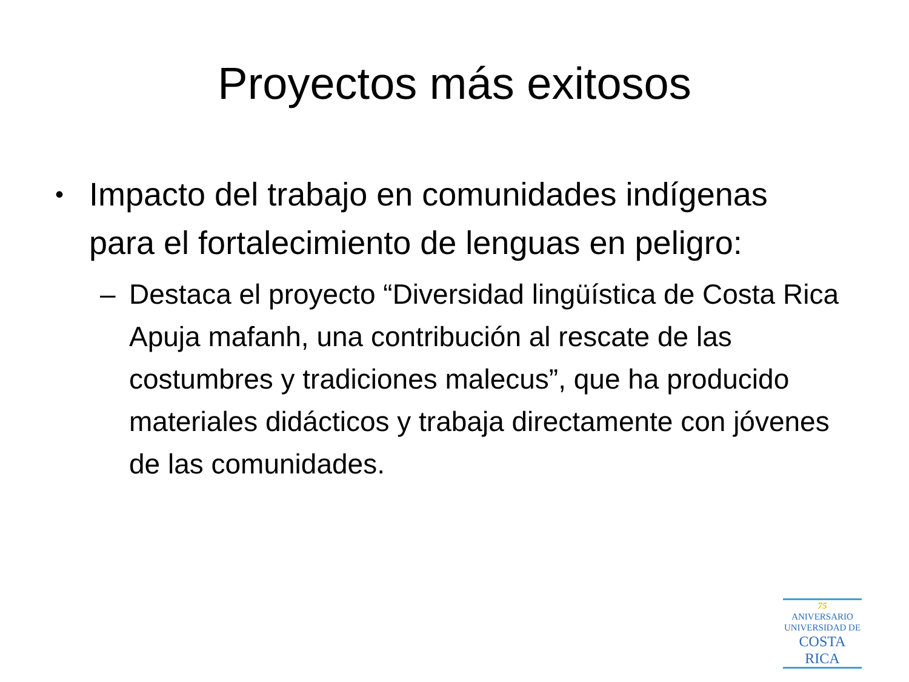Proyectos más exitosos
• Impacto del trabajo en comunidades indígenas para el fortalecimiento de lenguas en peligro:
– Destaca el proyecto “Diversidad lingüística de Costa Rica Apuja mafanh, una contribución al rescate de las costumbres y tradiciones malecus”, que ha producido materiales didácticos y trabaja directamente con jóvenes de las comunidades.
75
ANIVERSARIO
UNIVERSIDAD DE
COSTA RICA